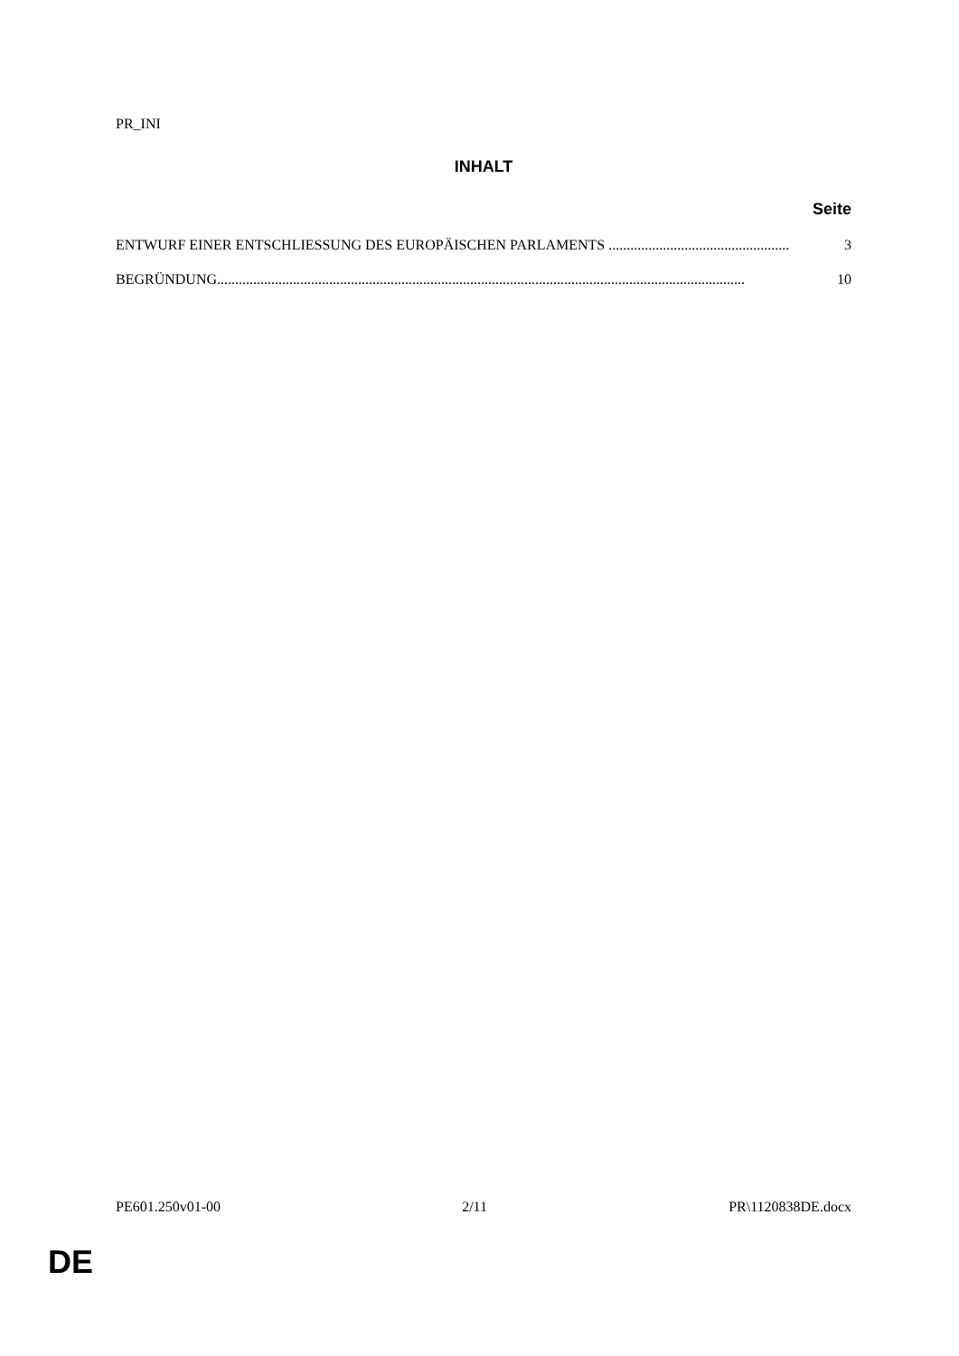PR_INI
INHALT
Seite
ENTWURF EINER ENTSCHLIESSUNG DES EUROPÄISCHEN PARLAMENTS .................................................. 3
BEGRÜNDUNG.................................................................................................................................................. 10
PE601.250v01-00 2/11 PR\1120838DE.docx
DE